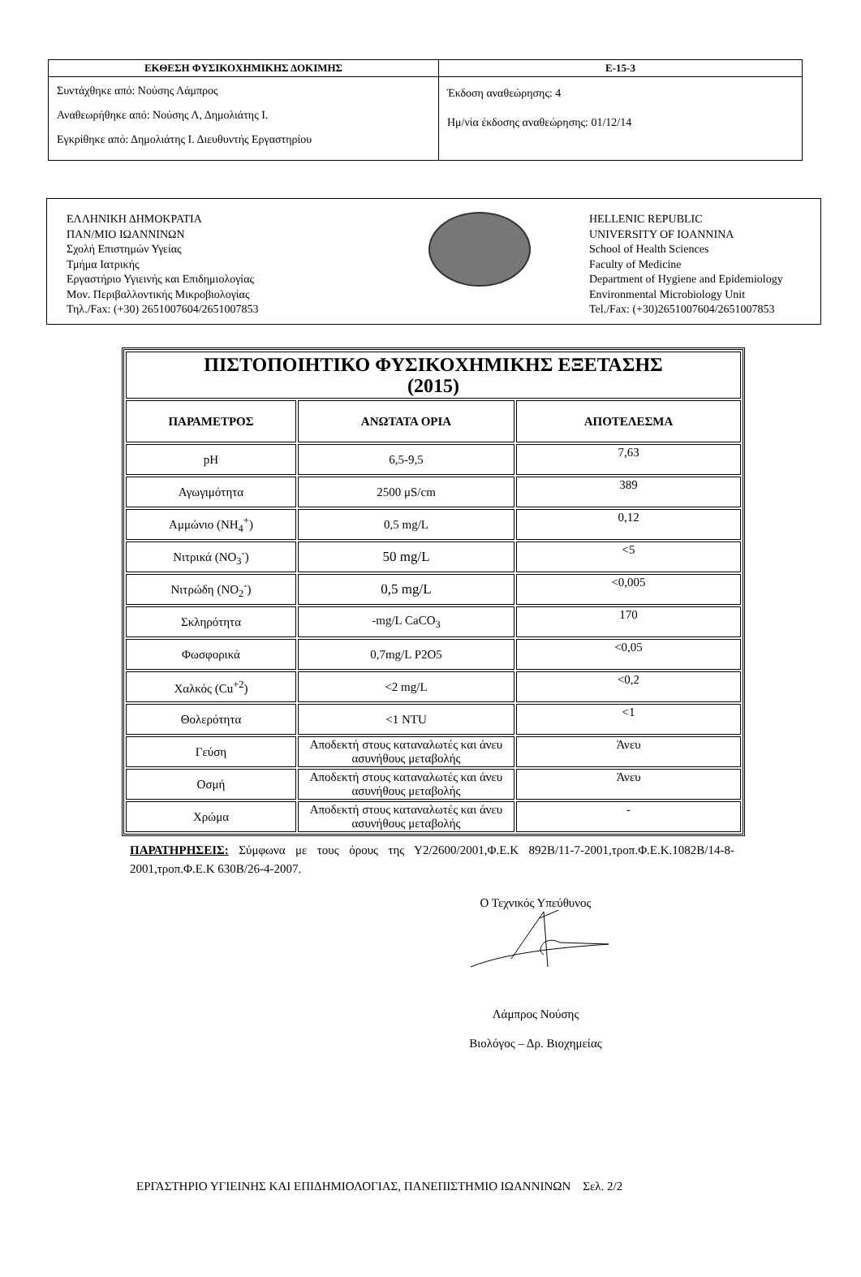| ΕΚΘΕΣΗ ΦΥΣΙΚΟΧΗΜΙΚΗΣ ΔΟΚΙΜΗΣ | Ε-15-3 |
| --- | --- |
| Συντάχθηκε από: Νούσης Λάμπρος Αναθεωρήθηκε από: Νούσης Λ, Δημολιάτης Ι. Εγκρίθηκε από: Δημολιάτης Ι. Διευθυντής Εργαστηρίου | Έκδοση αναθεώρησης: 4 Ημ/νία έκδοσης αναθεώρησης: 01/12/14 |
ΕΛΛΗΝΙΚΗ ΔΗΜΟΚΡΑΤΙΑ
ΠΑΝ/ΜΙΟ ΙΩΑΝΝΙΝΩΝ
Σχολή Επιστημών Υγείας
Τμήμα Ιατρικής
Εργαστήριο Υγιεινής και Επιδημιολογίας
Μον. Περιβαλλοντικής Μικροβιολογίας
Τηλ./Fax: (+30) 2651007604/2651007853
HELLENIC REPUBLIC
UNIVERSITY OF IOANNINA
School of Health Sciences
Faculty of Medicine
Department of Hygiene and Epidemiology
Environmental Microbiology Unit
Tel./Fax: (+30)2651007604/2651007853
| ΠΙΣΤΟΠΟΙΗΤΙΚΟ ΦΥΣΙΚΟΧΗΜΙΚΗΣ ΕΞΕΤΑΣΗΣ (2015) | | |
| ΠΑΡΑΜΕΤΡΟΣ | ΑΝΩΤΑΤΑ ΟΡΙΑ | ΑΠΟΤΕΛΕΣΜΑ |
| pH | 6,5-9,5 | 7,63 |
| Αγωγιμότητα | 2500 μS/cm | 389 |
| Αμμώνιο (NH<sub>4</sub><sup>+</sup>) | 0,5 mg/L | 0,12 |
| Νιτρικά (NO<sub>3</sub><sup>-</sup>) | 50 mg/L | <5 |
| Νιτρώδη (NO<sub>2</sub><sup>-</sup>) | 0,5 mg/L | <0,005 |
| Σκληρότητα | -mg/L CaCO<sub>3</sub> | 170 |
| Φωσφορικά | 0,7mg/L P2O5 | <0,05 |
| Χαλκός (Cu<sup>+2</sup>) | <2 mg/L | <0,2 |
| Θολερότητα | <1 NTU | <1 |
| Γεύση | Αποδεκτή στους καταναλωτές και άνευ ασυνήθους μεταβολής | Άνευ |
| Οσμή | Αποδεκτή στους καταναλωτές και άνευ ασυνήθους μεταβολής | Άνευ |
| Χρώμα | Αποδεκτή στους καταναλωτές και άνευ ασυνήθους μεταβολής | - |
ΠΑΡΑΤΗΡΗΣΕΙΣ: Σύμφωνα με τους όρους της Υ2/2600/2001,Φ.Ε.Κ 892Β/11-7-2001,τροπ.Φ.Ε.Κ.1082Β/14-8-2001,τροπ.Φ.Ε.Κ 630Β/26-4-2007.
Ο Τεχνικός Υπεύθυνος
Λάμπρος Νούσης
Βιολόγος – Δρ. Βιοχημείας
ΕΡΓΑΣΤΗΡΙΟ ΥΓΙΕΙΝΗΣ ΚΑΙ ΕΠΙΔΗΜΙΟΛΟΓΙΑΣ, ΠΑΝΕΠΙΣΤΗΜΙΟ ΙΩΑΝΝΙΝΩΝ Σελ. 2/2